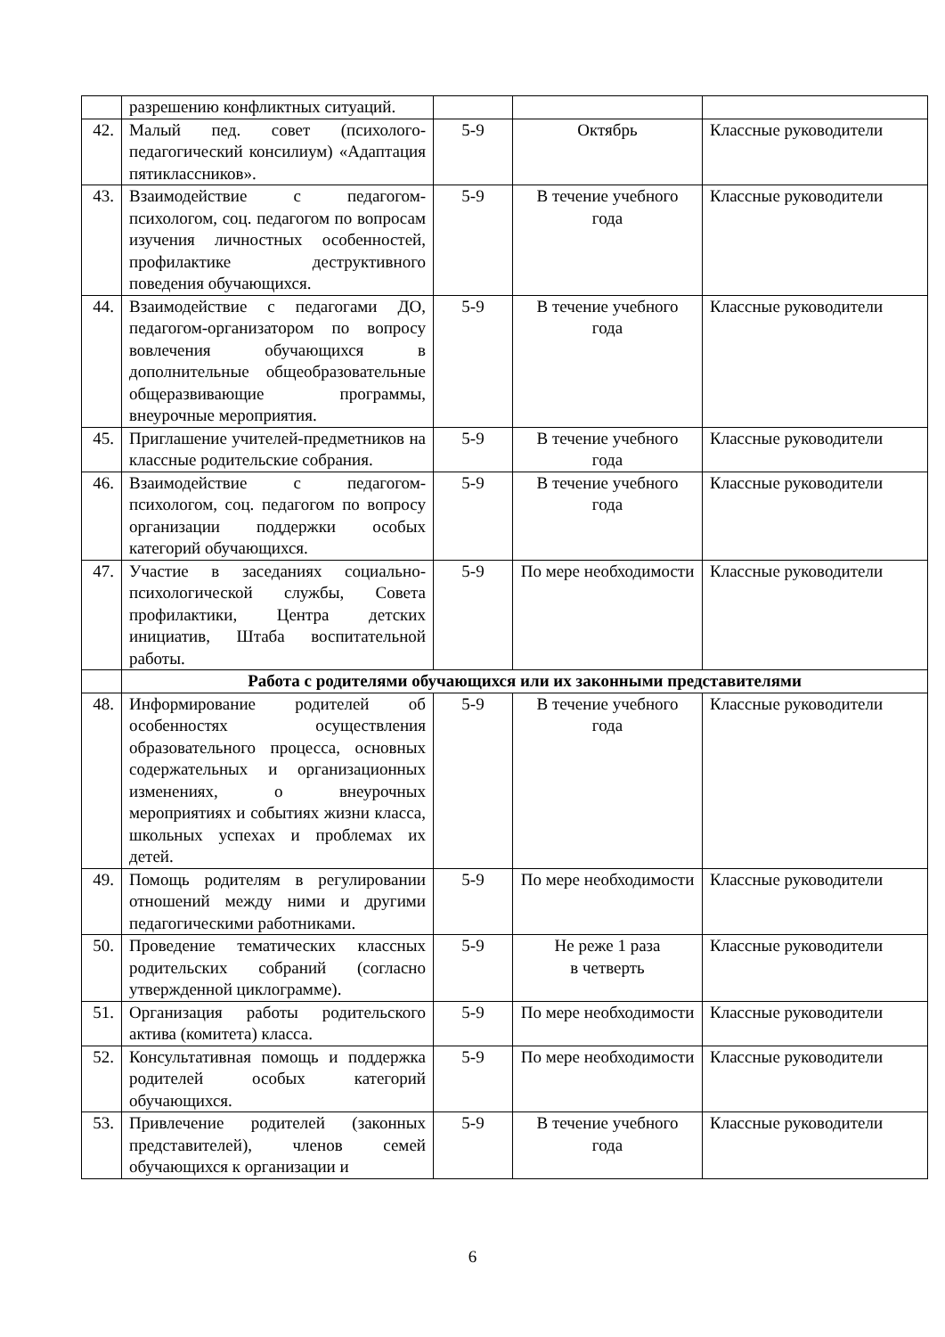| | разрешению конфликтных ситуаций. | | | |
| 42. | Малый пед. совет (психолого-педагогический консилиум) «Адаптация пятиклассников». | 5-9 | Октябрь | Классные руководители |
| 43. | Взаимодействие с педагогом-психологом, соц. педагогом по вопросам изучения личностных особенностей, профилактике деструктивного поведения обучающихся. | 5-9 | В течение учебного года | Классные руководители |
| 44. | Взаимодействие с педагогами ДО, педагогом-организатором по вопросу вовлечения обучающихся в дополнительные общеобразовательные общеразвивающие программы, внеурочные мероприятия. | 5-9 | В течение учебного года | Классные руководители |
| 45. | Приглашение учителей-предметников на классные родительские собрания. | 5-9 | В течение учебного года | Классные руководители |
| 46. | Взаимодействие с педагогом-психологом, соц. педагогом по вопросу организации поддержки особых категорий обучающихся. | 5-9 | В течение учебного года | Классные руководители |
| 47. | Участие в заседаниях социально-психологической службы, Совета профилактики, Центра детских инициатив, Штаба воспитательной работы. | 5-9 | По мере необходимости | Классные руководители |
| | Работа с родителями обучающихся или их законными представителями | | | |
| 48. | Информирование родителей об особенностях осуществления образовательного процесса, основных содержательных и организационных изменениях, о внеурочных мероприятиях и событиях жизни класса, школьных успехах и проблемах их детей. | 5-9 | В течение учебного года | Классные руководители |
| 49. | Помощь родителям в регулировании отношений между ними и другими педагогическими работниками. | 5-9 | По мере необходимости | Классные руководители |
| 50. | Проведение тематических классных родительских собраний (согласно утвержденной циклограмме). | 5-9 | Не реже 1 раза в четверть | Классные руководители |
| 51. | Организация работы родительского актива (комитета) класса. | 5-9 | По мере необходимости | Классные руководители |
| 52. | Консультативная помощь и поддержка родителей особых категорий обучающихся. | 5-9 | По мере необходимости | Классные руководители |
| 53. | Привлечение родителей (законных представителей), членов семей обучающихся к организации и | 5-9 | В течение учебного года | Классные руководители |
6